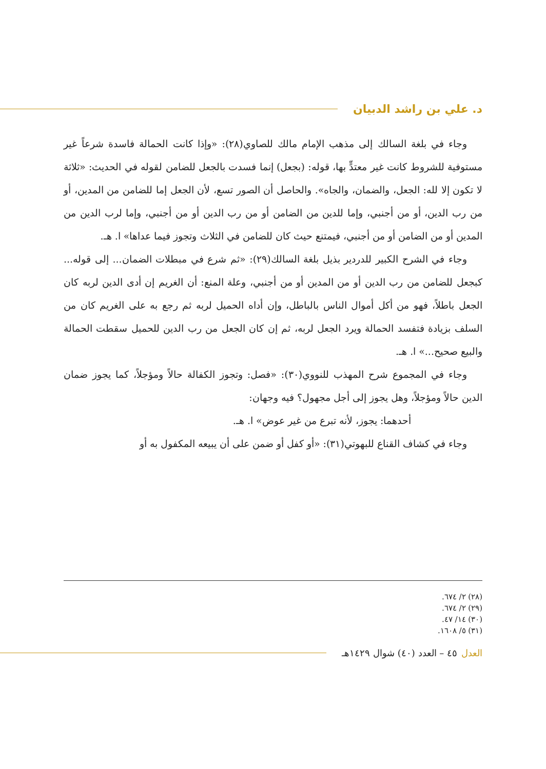د. علي بن راشد الدبيان
وجاء في بلغة السالك إلى مذهب الإمام مالك للصاوي(٢٨): «وإذا كانت الحمالة فاسدة شرعاً غير مستوفية للشروط كانت غير معتدٍّ بها، قوله: (بجعل) إنما فسدت بالجعل للضامن لقوله في الحديث: «ثلاثة لا تكون إلا لله: الجعل، والضمان، والجاه». والحاصل أن الصور تسع، لأن الجعل إما للضامن من المدين، أو من رب الدين، أو من أجنبي، وإما للدين من الضامن أو من رب الدين أو من أجنبي، وإما لرب الدين من المدين أو من الضامن أو من أجنبي، فيمتنع حيث كان للضامن في الثلاث وتجوز فيما عداها» ا. هـ.
وجاء في الشرح الكبير للدردير بذيل بلغة السالك(٢٩): «ثم شرع في مبطلات الضمان... إلى قوله... كبجعل للضامن من رب الدين أو من المدين أو من أجنبي، وعلة المنع: أن الغريم إن أدى الدين لربه كان الجعل باطلاً، فهو من أكل أموال الناس بالباطل، وإن أداه الحميل لربه ثم رجع به على الغريم كان من السلف بزيادة فتفسد الحمالة ويرد الجعل لربه، ثم إن كان الجعل من رب الدين للحميل سقطت الحمالة والبيع صحيح...» ا. هـ.
وجاء في المجموع شرح المهذب للنووي(٣٠): «فصل: وتجوز الكفالة حالاً ومؤجلاً، كما يجوز ضمان الدين حالاً ومؤجلاً، وهل يجوز إلى أجل مجهول؟ فيه وجهان:
أحدهما: يجوز، لأنه تبرع من غير عوض» ا. هـ.
وجاء في كشاف القناع للبهوتي(٣١): «أو كفل أو ضمن على أن يبيعه المكفول به أو
(٢٨) ٢/ ٦٧٤.
(٢٩) ٢/ ٦٧٤.
(٣٠) ١٤/ ٤٧.
(٣١) ٥/ ١٦٠٨.
العدل ٤٥ – العدد (٤٠) شوال ١٤٢٩هـ